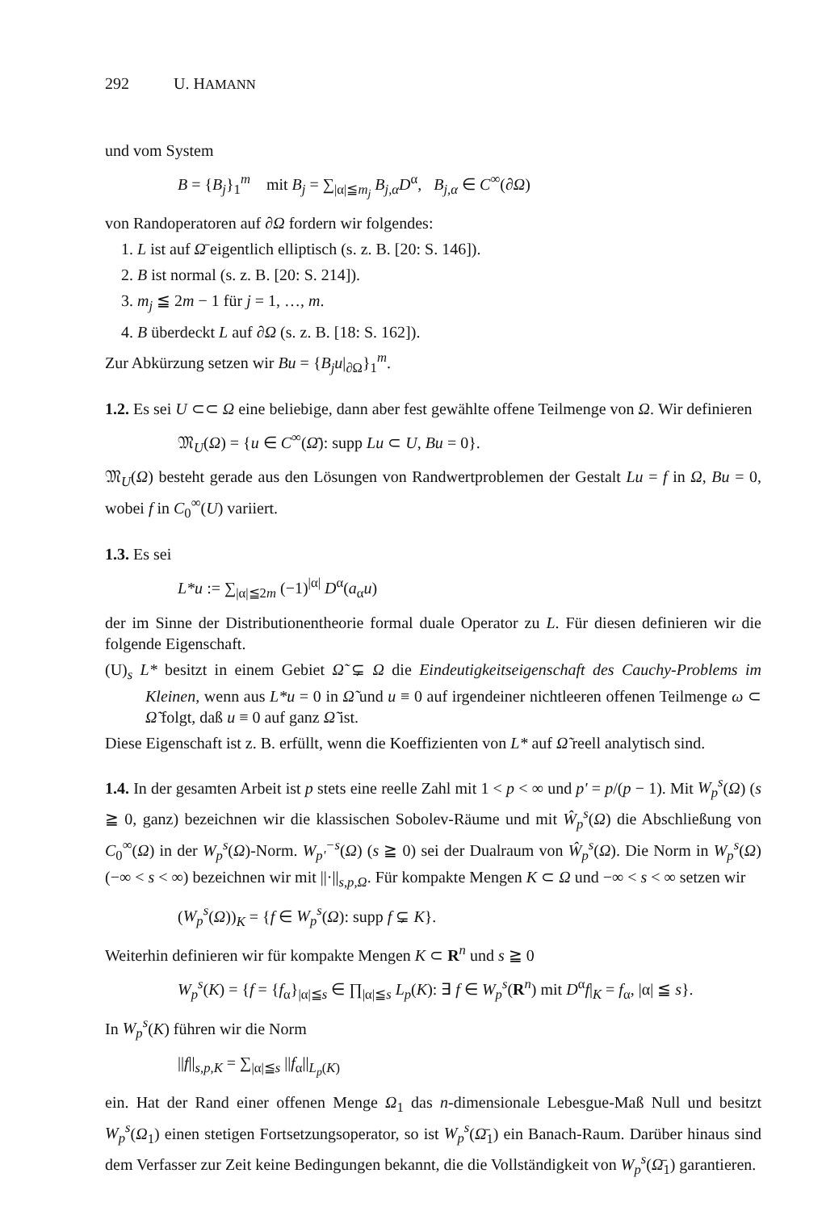292 U. HAMANN
und vom System
B = {B<sub>j</sub>}<sub>1</sub><sup>m</sup> mit B<sub>j</sub> = ∑<sub>|α|≦m<sub>j</sub></sub> B<sub>j,α</sub>D<sup>α</sup>, B<sub>j,α</sub> ∈ C<sup>∞</sup>(∂Ω)
von Randoperatoren auf ∂Ω fordern wir folgendes:
1. L ist auf Ω̄ eigentlich elliptisch (s. z. B. [20: S. 146]).
2. B ist normal (s. z. B. [20: S. 214]).
3. m<sub>j</sub> ≦ 2m − 1 für j = 1, …, m.
4. B überdeckt L auf ∂Ω (s. z. B. [18: S. 162]).
Zur Abkürzung setzen wir Bu = {B<sub>j</sub>u|<sub>∂Ω</sub>}<sub>1</sub><sup>m</sup>.
1.2. Es sei U ⊂⊂ Ω eine beliebige, dann aber fest gewählte offene Teilmenge von Ω. Wir definieren
𝔐<sub>U</sub>(Ω) = {u ∈ C<sup>∞</sup>(Ω̄): supp Lu ⊂ U, Bu = 0}.
𝔐<sub>U</sub>(Ω) besteht gerade aus den Lösungen von Randwertproblemen der Gestalt Lu = f in Ω, Bu = 0, wobei f in C<sub>0</sub><sup>∞</sup>(U) variiert.
1.3. Es sei
L*u := ∑<sub>|α|≦2m</sub> (−1)<sup>|α|</sup> D<sup>α</sup>(a<sub>α</sub>u)
der im Sinne der Distributionentheorie formal duale Operator zu L. Für diesen definieren wir die folgende Eigenschaft.
(U)<sub>s</sub> L* besitzt in einem Gebiet Ω̃ ⊊ Ω die Eindeutigkeitseigenschaft des Cauchy-Problems im Kleinen, wenn aus L*u = 0 in Ω̃ und u ≡ 0 auf irgendeiner nichtleeren offenen Teilmenge ω ⊂ Ω̃ folgt, daß u ≡ 0 auf ganz Ω̃ ist.
Diese Eigenschaft ist z. B. erfüllt, wenn die Koeffizienten von L* auf Ω̃ reell analytisch sind.
1.4. In der gesamten Arbeit ist p stets eine reelle Zahl mit 1 < p < ∞ und p' = p/(p − 1). Mit W<sub>p</sub><sup>s</sup>(Ω) (s ≧ 0, ganz) bezeichnen wir die klassischen Sobolev-Räume und mit Ŵ<sub>p</sub><sup>s</sup>(Ω) die Abschließung von C<sub>0</sub><sup>∞</sup>(Ω) in der W<sub>p</sub><sup>s</sup>(Ω)-Norm. W<sub>p'</sub><sup>−s</sup>(Ω) (s ≧ 0) sei der Dualraum von Ŵ<sub>p</sub><sup>s</sup>(Ω). Die Norm in W<sub>p</sub><sup>s</sup>(Ω) (−∞ < s < ∞) bezeichnen wir mit ||·||<sub>s,p,Ω</sub>. Für kompakte Mengen K ⊂ Ω und −∞ < s < ∞ setzen wir
(W<sub>p</sub><sup>s</sup>(Ω))<sub>K</sub> = {f ∈ W<sub>p</sub><sup>s</sup>(Ω): supp f ⊊ K}.
Weiterhin definieren wir für kompakte Mengen K ⊂ R<sup>n</sup> und s ≧ 0
W<sub>p</sub><sup>s</sup>(K) = {f = {f<sub>α</sub>}<sub>|α|≦s</sub> ∈ ∏<sub>|α|≦s</sub> L<sub>p</sub>(K): ∃ f ∈ W<sub>p</sub><sup>s</sup>(R<sup>n</sup>) mit D<sup>α</sup>f|<sub>K</sub> = f<sub>α</sub>, |α| ≦ s}.
In W<sub>p</sub><sup>s</sup>(K) führen wir die Norm
||f||<sub>s,p,K</sub> = ∑<sub>|α|≦s</sub> ||f<sub>α</sub>||<sub>L<sub>p</sub>(K)</sub>
ein. Hat der Rand einer offenen Menge Ω<sub>1</sub> das n-dimensionale Lebesgue-Maß Null und besitzt W<sub>p</sub><sup>s</sup>(Ω<sub>1</sub>) einen stetigen Fortsetzungsoperator, so ist W<sub>p</sub><sup>s</sup>(Ω̄<sub>1</sub>) ein Banach-Raum. Darüber hinaus sind dem Verfasser zur Zeit keine Bedingungen bekannt, die die Vollständigkeit von W<sub>p</sub><sup>s</sup>(Ω̄<sub>1</sub>) garantieren.